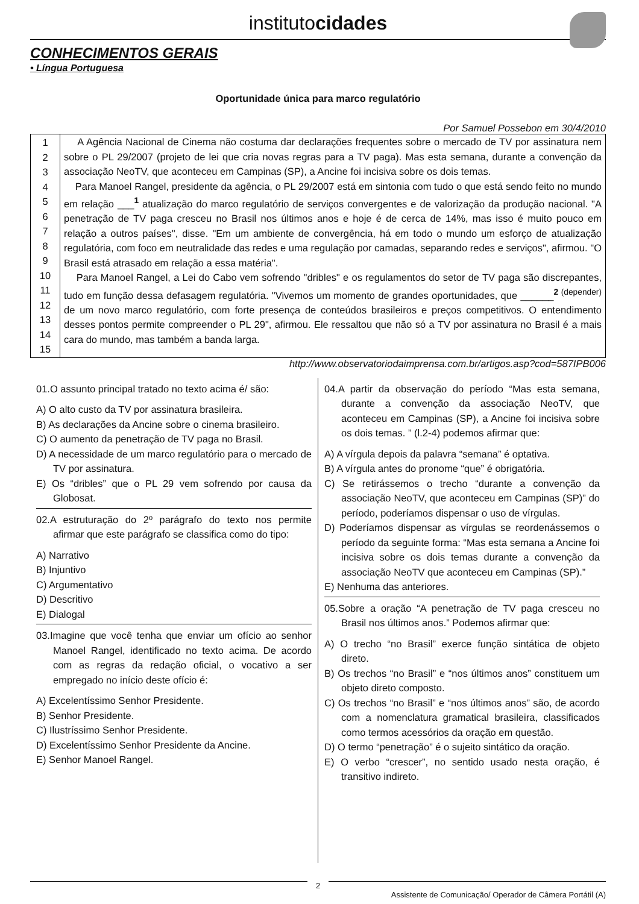institutocidades
CONHECIMENTOS GERAIS
• Língua Portuguesa
Oportunidade única para marco regulatório
Por Samuel Possebon em 30/4/2010
| 1 2 3 4 5 6 7 8 9 10 11 12 13 14 15 | A Agência Nacional de Cinema não costuma dar declarações frequentes sobre o mercado de TV por assinatura nem sobre o PL 29/2007 (projeto de lei que cria novas regras para a TV paga). Mas esta semana, durante a convenção da associação NeoTV, que aconteceu em Campinas (SP), a Ancine foi incisiva sobre os dois temas. Para Manoel Rangel, presidente da agência, o PL 29/2007 está em sintonia com tudo o que está sendo feito no mundo em relação ___<sup>1</sup> atualização do marco regulatório de serviços convergentes e de valorização da produção nacional. "A penetração de TV paga cresceu no Brasil nos últimos anos e hoje é de cerca de 14%, mas isso é muito pouco em relação a outros países", disse. "Em um ambiente de convergência, há em todo o mundo um esforço de atualização regulatória, com foco em neutralidade das redes e uma regulação por camadas, separando redes e serviços", afirmou. "O Brasil está atrasado em relação a essa matéria". Para Manoel Rangel, a Lei do Cabo vem sofrendo "dribles" e os regulamentos do setor de TV paga são discrepantes, tudo em função dessa defasagem regulatória. "Vivemos um momento de grandes oportunidades, que ______<sup>2 (depender)</sup> de um novo marco regulatório, com forte presença de conteúdos brasileiros e preços competitivos. O entendimento desses pontos permite compreender o PL 29", afirmou. Ele ressaltou que não só a TV por assinatura no Brasil é a mais cara do mundo, mas também a banda larga. |
http://www.observatoriodaimprensa.com.br/artigos.asp?cod=587IPB006
01.O assunto principal tratado no texto acima é/ são:
A) O alto custo da TV por assinatura brasileira.
B) As declarações da Ancine sobre o cinema brasileiro.
C) O aumento da penetração de TV paga no Brasil.
D) A necessidade de um marco regulatório para o mercado de TV por assinatura.
E) Os “dribles” que o PL 29 vem sofrendo por causa da Globosat.
02.A estruturação do 2º parágrafo do texto nos permite afirmar que este parágrafo se classifica como do tipo:
A) Narrativo
B) Injuntivo
C) Argumentativo
D) Descritivo
E) Dialogal
03.Imagine que você tenha que enviar um ofício ao senhor Manoel Rangel, identificado no texto acima. De acordo com as regras da redação oficial, o vocativo a ser empregado no início deste ofício é:
A) Excelentíssimo Senhor Presidente.
B) Senhor Presidente.
C) Ilustríssimo Senhor Presidente.
D) Excelentíssimo Senhor Presidente da Ancine.
E) Senhor Manoel Rangel.
04.A partir da observação do período “Mas esta semana, durante a convenção da associação NeoTV, que aconteceu em Campinas (SP), a Ancine foi incisiva sobre os dois temas. ” (l.2-4) podemos afirmar que:
A) A vírgula depois da palavra “semana” é optativa.
B) A vírgula antes do pronome “que” é obrigatória.
C) Se retirássemos o trecho “durante a convenção da associação NeoTV, que aconteceu em Campinas (SP)” do período, poderíamos dispensar o uso de vírgulas.
D) Poderíamos dispensar as vírgulas se reordenássemos o período da seguinte forma: “Mas esta semana a Ancine foi incisiva sobre os dois temas durante a convenção da associação NeoTV que aconteceu em Campinas (SP).”
E) Nenhuma das anteriores.
05.Sobre a oração “A penetração de TV paga cresceu no Brasil nos últimos anos.” Podemos afirmar que:
A) O trecho “no Brasil” exerce função sintática de objeto direto.
B) Os trechos “no Brasil” e “nos últimos anos” constituem um objeto direto composto.
C) Os trechos “no Brasil” e “nos últimos anos” são, de acordo com a nomenclatura gramatical brasileira, classificados como termos acessórios da oração em questão.
D) O termo “penetração” é o sujeito sintático da oração.
E) O verbo “crescer”, no sentido usado nesta oração, é transitivo indireto.
2
Assistente de Comunicação/ Operador de Câmera Portátil (A)